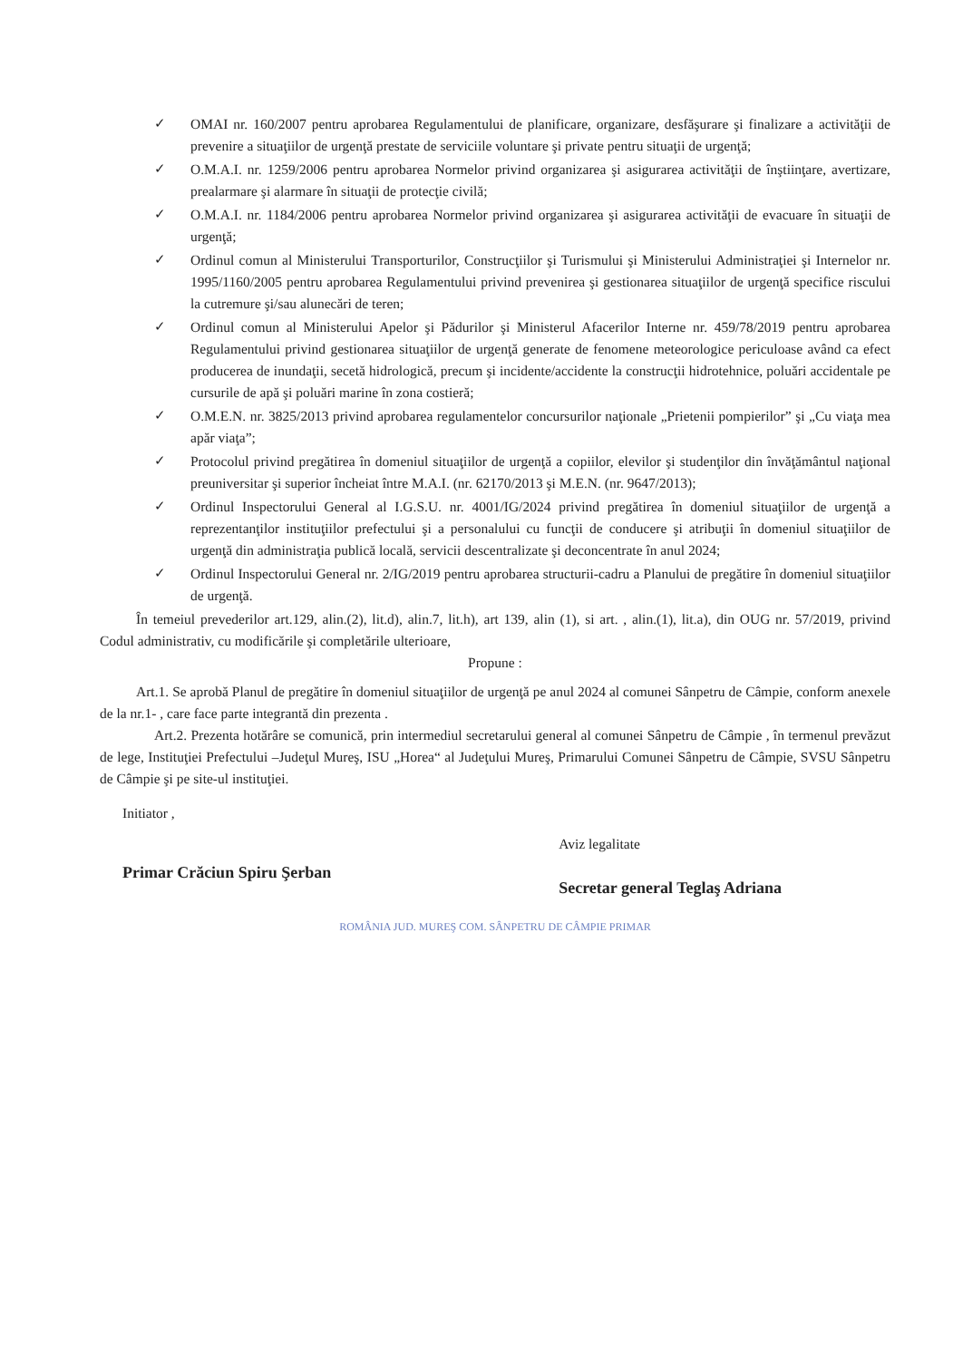✓ OMAI nr. 160/2007 pentru aprobarea Regulamentului de planificare, organizare, desfăşurare şi finalizare a activităţii de prevenire a situaţiilor de urgenţă prestate de serviciile voluntare şi private pentru situaţii de urgenţă;
✓ O.M.A.I. nr. 1259/2006 pentru aprobarea Normelor privind organizarea şi asigurarea activităţii de înştiinţare, avertizare, prealarmare şi alarmare în situaţii de protecţie civilă;
✓ O.M.A.I. nr. 1184/2006 pentru aprobarea Normelor privind organizarea şi asigurarea activităţii de evacuare în situaţii de urgenţă;
✓ Ordinul comun al Ministerului Transporturilor, Construcţiilor şi Turismului şi Ministerului Administraţiei şi Internelor nr. 1995/1160/2005 pentru aprobarea Regulamentului privind prevenirea şi gestionarea situaţiilor de urgenţă specifice riscului la cutremure şi/sau alunecări de teren;
✓ Ordinul comun al Ministerului Apelor şi Pădurilor şi Ministerul Afacerilor Interne nr. 459/78/2019 pentru aprobarea Regulamentului privind gestionarea situaţiilor de urgenţă generate de fenomene meteorologice periculoase având ca efect producerea de inundaţii, secetă hidrologică, precum şi incidente/accidente la construcţii hidrotehnice, poluări accidentale pe cursurile de apă şi poluări marine în zona costieră;
✓ O.M.E.N. nr. 3825/2013 privind aprobarea regulamentelor concursurilor naţionale „Prietenii pompierilor” şi „Cu viaţa mea apăr viaţa”;
✓ Protocolul privind pregătirea în domeniul situaţiilor de urgenţă a copiilor, elevilor şi studenţilor din învăţământul naţional preuniversitar şi superior încheiat între M.A.I. (nr. 62170/2013 şi M.E.N. (nr. 9647/2013);
✓ Ordinul Inspectorului General al I.G.S.U. nr. 4001/IG/2024 privind pregătirea în domeniul situaţiilor de urgenţă a reprezentanţilor instituţiilor prefectului şi a personalului cu funcţii de conducere şi atribuţii în domeniul situaţiilor de urgenţă din administraţia publică locală, servicii descentralizate şi deconcentrate în anul 2024;
✓ Ordinul Inspectorului General nr. 2/IG/2019 pentru aprobarea structurii-cadru a Planului de pregătire în domeniul situaţiilor de urgenţă.
În temeiul prevederilor art.129, alin.(2), lit.d), alin.7, lit.h), art 139, alin (1), si art. , alin.(1), lit.a), din OUG nr. 57/2019, privind Codul administrativ, cu modificările şi completările ulterioare,
Propune :
Art.1. Se aprobă Planul de pregătire în domeniul situaţiilor de urgenţă pe anul 2024 al comunei Sânpetru de Câmpie, conform anexele de la nr.1- , care face parte integrantă din prezenta .
Art.2. Prezenta hotărâre se comunică, prin intermediul secretarului general al comunei Sânpetru de Câmpie , în termenul prevăzut de lege, Instituţiei Prefectului –Judeţul Mureş, ISU „Horea“ al Judeţului Mureş, Primarului Comunei Sânpetru de Câmpie, SVSU Sânpetru de Câmpie şi pe site-ul instituţiei.
Initiator ,
Primar Crăciun Spiru Şerban
Aviz legalitate
Secretar general Teglaş Adriana
ROMÂNIA JUD. MUREŞ COM. SÂNPETRU DE CÂMPIE PRIMAR